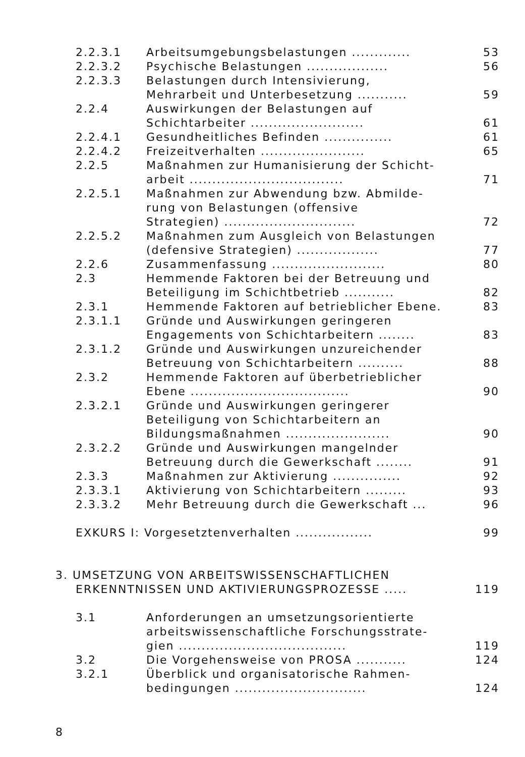| 2.2.3.1 | Arbeitsumgebungsbelastungen ............. | 53 |
| 2.2.3.2 | Psychische Belastungen .................. | 56 |
| 2.2.3.3 | Belastungen durch Intensivierung, Mehrarbeit und Unterbesetzung ........... | 59 |
| 2.2.4 | Auswirkungen der Belastungen auf Schichtarbeiter ......................... | 61 |
| 2.2.4.1 | Gesundheitliches Befinden ............... | 61 |
| 2.2.4.2 | Freizeitverhalten ....................... | 65 |
| 2.2.5 | Maßnahmen zur Humanisierung der Schicht- arbeit .................................. | 71 |
| 2.2.5.1 | Maßnahmen zur Abwendung bzw. Abmilde- rung von Belastungen (offensive Strategien) ............................. | 72 |
| 2.2.5.2 | Maßnahmen zum Ausgleich von Belastungen (defensive Strategien) .................. | 77 |
| 2.2.6 | Zusammenfassung ......................... | 80 |
| 2.3 | Hemmende Faktoren bei der Betreuung und Beteiligung im Schichtbetrieb ........... | 82 |
| 2.3.1 | Hemmende Faktoren auf betrieblicher Ebene. | 83 |
| 2.3.1.1 | Gründe und Auswirkungen geringeren Engagements von Schichtarbeitern ........ | 83 |
| 2.3.1.2 | Gründe und Auswirkungen unzureichender Betreuung von Schichtarbeitern .......... | 88 |
| 2.3.2 | Hemmende Faktoren auf überbetrieblicher Ebene ................................... | 90 |
| 2.3.2.1 | Gründe und Auswirkungen geringerer Beteiligung von Schichtarbeitern an Bildungsmaßnahmen ....................... | 90 |
| 2.3.2.2 | Gründe und Auswirkungen mangelnder Betreuung durch die Gewerkschaft ........ | 91 |
| 2.3.3 | Maßnahmen zur Aktivierung ............... | 92 |
| 2.3.3.1 | Aktivierung von Schichtarbeitern ......... | 93 |
| 2.3.3.2 | Mehr Betreuung durch die Gewerkschaft ... | 96 |
| EXKURS I: Vorgesetztenverhalten ................. | | 99 |
| 3. UMSETZUNG VON ARBEITSWISSENSCHAFTLICHEN ERKENNTNISSEN UND AKTIVIERUNGSPROZESSE ..... | | 119 |
| 3.1 | Anforderungen an umsetzungsorientierte arbeitswissenschaftliche Forschungsstrate- gien ..................................... | 119 |
| 3.2 | Die Vorgehensweise von PROSA ........... | 124 |
| 3.2.1 | Überblick und organisatorische Rahmen- bedingungen ............................. | 124 |
8